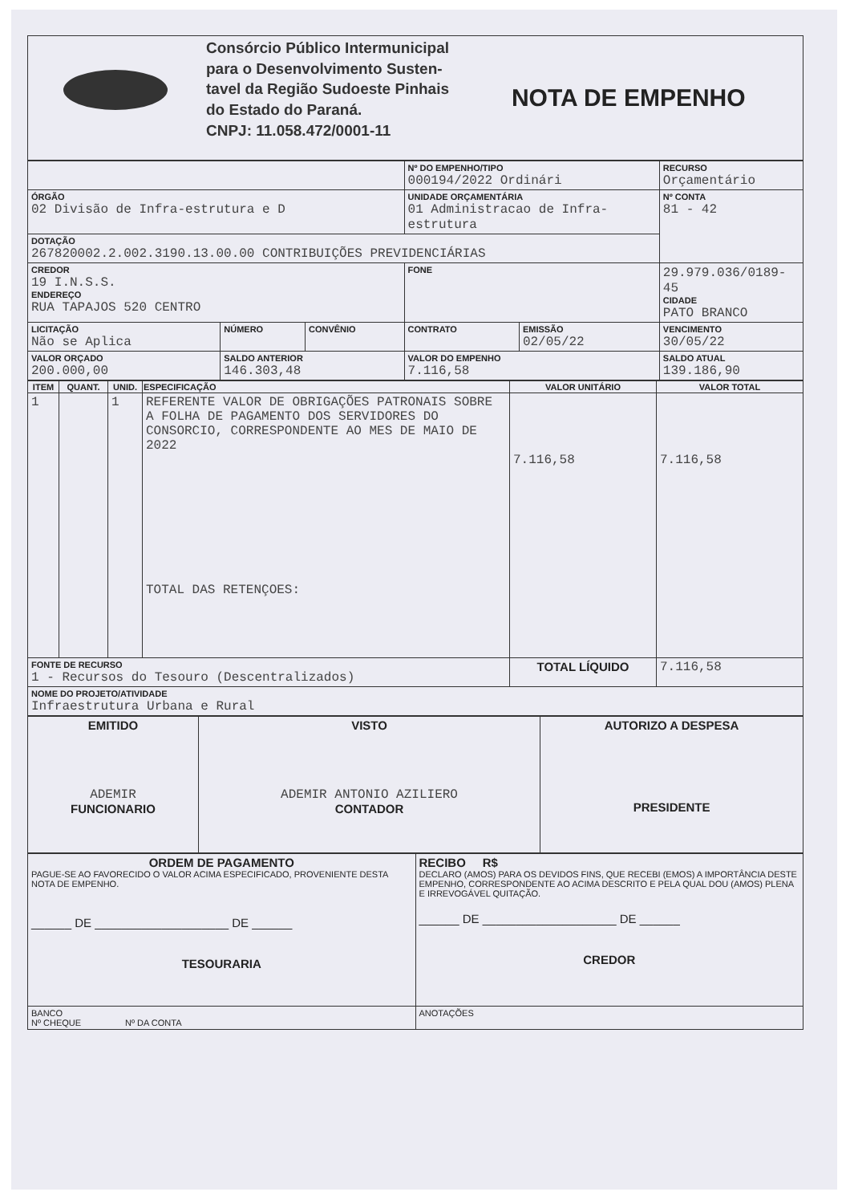| | Consórcio Público Intermunicipal para o Desenvolvimento Susten- tavel da Região Sudoeste Pinhais do Estado do Paraná. CNPJ: 11.058.472/0001-11 | NOTA DE EMPENHO |
| | | | Nº DO EMPENHO/TIPO 000194/2022 Ordinári | | RECURSO Orçamentário | |
| ÓRGÃO 02 Divisão de Infra-estrutura e D | | | UNIDADE ORÇAMENTÁRIA 01 Administracao de Infra-estrutura | | | Nº CONTA 81 - 42 |
| DOTAÇÃO 267820002.2.002.3190.13.00.00 CONTRIBUIÇÕES PREVIDENCIÁRIAS | | | | | | |
| CREDOR 19 I.N.S.S. ENDEREÇO RUA TAPAJOS 520 CENTRO | | | FONE | | 29.979.036/0189-45 CIDADE PATO BRANCO | |
| LICITAÇÃO Não se Aplica | NÚMERO | CONVÊNIO | CONTRATO | EMISSÃO 02/05/22 | VENCIMENTO 30/05/22 | |
| VALOR ORÇADO 200.000,00 | SALDO ANTERIOR 146.303,48 | | VALOR DO EMPENHO 7.116,58 | | SALDO ATUAL 139.186,90 | |
| ITEM | QUANT. | UNID. | ESPECIFICAÇÃO | VALOR UNITÁRIO | VALOR TOTAL |
| --- | --- | --- | --- | --- | --- |
| 1 | | 1 | REFERENTE VALOR DE OBRIGAÇÕES PATRONAIS SOBRE A FOLHA DE PAGAMENTO DOS SERVIDORES DO CONSORCIO, CORRESPONDENTE AO MES DE MAIO DE 2022 TOTAL DAS RETENÇOES: | 7.116,58 | 7.116,58 |
| FONTE DE RECURSO 1 - Recursos do Tesouro (Descentralizados) | | | | TOTAL LÍQUIDO | 7.116,58 |
| NOME DO PROJETO/ATIVIDADE Infraestrutura Urbana e Rural | | | | | |
| EMITIDO ADEMIR FUNCIONARIO | VISTO ADEMIR ANTONIO AZILIERO CONTADOR | AUTORIZO A DESPESA PRESIDENTE |
| ORDEM DE PAGAMENTO PAGUE-SE AO FAVORECIDO O VALOR ACIMA ESPECIFICADO, PROVENIENTE DESTA NOTA DE EMPENHO. ______ DE ____________________ DE ______ TESOURARIA | RECIBO R$ DECLARO (AMOS) PARA OS DEVIDOS FINS, QUE RECEBI (EMOS) A IMPORTÂNCIA DESTE EMPENHO, CORRESPONDENTE AO ACIMA DESCRITO E PELA QUAL DOU (AMOS) PLENA E IRREVOGÁVEL QUITAÇÃO. ______ DE ____________________ DE ______ CREDOR |
| BANCO Nº CHEQUE Nº DA CONTA | ANOTAÇÕES |